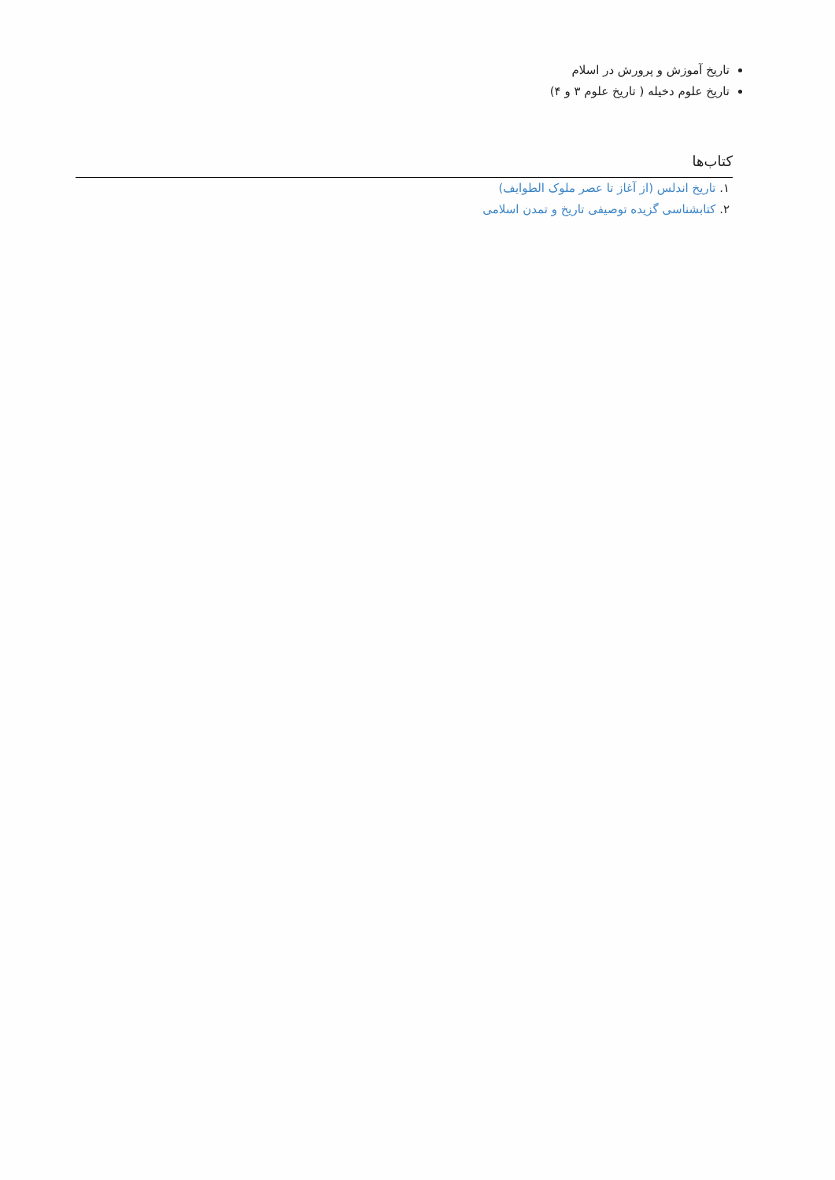تاریخ آموزش و پرورش در اسلام
تاریخ علوم دخیله ( تاریخ علوم ۳ و ۴)
کتاب‌ها
۱. تاریخ اندلس (از آغاز تا عصر ملوک الطوایف)
۲. کتابشناسی گزیده توصیفی تاریخ و تمدن اسلامی